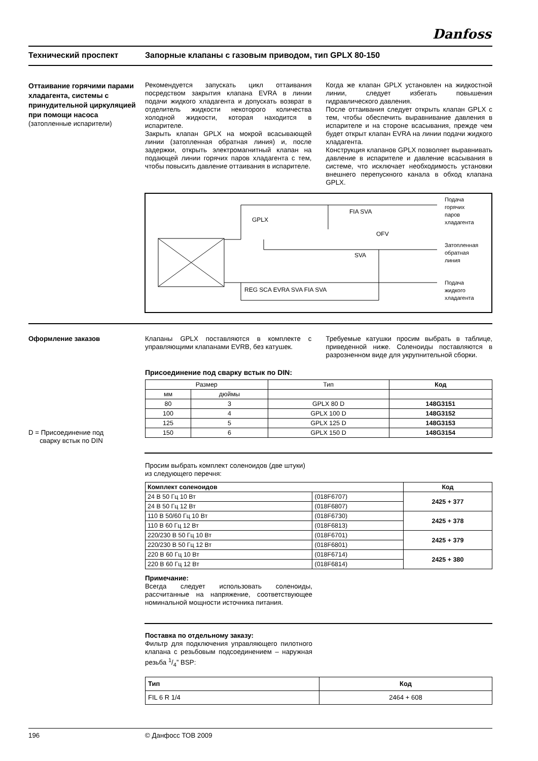Danfoss
Технический проспект Запорные клапаны с газовым приводом, тип GPLX 80-150
Оттаивание горячими парами хладагента, системы с принудительной циркуляцией при помощи насоса
(затопленные испарители)
Рекомендуется запускать цикл оттаивания посредством закрытия клапана EVRA в линии подачи жидкого хладагента и допускать возврат в отделитель жидкости некоторого количества холодной жидкости, которая находится в испарителе.
Закрыть клапан GPLX на мокрой всасывающей линии (затопленная обратная линия) и, после задержки, открыть электромагнитный клапан на подающей линии горячих паров хладагента с тем, чтобы повысить давление оттаивания в испарителе.
Когда же клапан GPLX установлен на жидкостной линии, следует избегать повышения гидравлического давления.
После оттаивания следует открыть клапан GPLX с тем, чтобы обеспечить выравнивание давления в испарителе и на стороне всасывания, прежде чем будет открыт клапан EVRA на линии подачи жидкого хладагента.
Конструкция клапанов GPLX позволяет выравнивать давление в испарителе и давление всасывания в системе, что исключает необходимость установки внешнего перепускного канала в обход клапана GPLX.
GPLX
FIA SVA
OFV
SVA
REG SCA EVRA SVA FIA SVA
Подача
горячих
паров
хладагента
Затопленная
обратная
линия
Подача
жидкого
хладагента
Оформление заказов Клапаны GPLX поставляются в комплекте с управляющими клапанами EVRB, без катушек.
Требуемые катушки просим выбрать в таблице, приведенной ниже. Соленоиды поставляются в разрозненном виде для укрупнительной сборки.
Присоединение под сварку встык по DIN:
| Размер | | Тип | Код |
| мм | дюймы | | |
| 80 | 3 | GPLX 80 D | 148G3151 |
| 100 | 4 | GPLX 100 D | 148G3152 |
| 125 | 5 | GPLX 125 D | 148G3153 |
| 150 | 6 | GPLX 150 D | 148G3154 |
D = Присоединение под
сварку встык по DIN
Просим выбрать комплект соленоидов (две штуки) из следующего перечня:
| Комплект соленоидов | | Код |
| --- | --- | --- |
| 24 В 50 Гц 10 Вт | (018F6707) | 2425 + 377 |
| 24 В 50 Гц 12 Вт | (018F6807) | |
| 110 В 50/60 Гц 10 Вт | (018F6730) | 2425 + 378 |
| 110 В 60 Гц 12 Вт | (018F6813) | |
| 220/230 В 50 Гц 10 Вт | (018F6701) | 2425 + 379 |
| 220/230 В 50 Гц 12 Вт | (018F6801) | |
| 220 В 60 Гц 10 Вт | (018F6714) | 2425 + 380 |
| 220 В 60 Гц 12 Вт | (018F6814) | |
Примечание:
Всегда следует использовать соленоиды, рассчитанные на напряжение, соответствующее номинальной мощности источника питания.
Поставка по отдельному заказу:
Фильтр для подключения управляющего пилотного клапана с резьбовым подсоединением – наружная резьба 1/4” BSP:
| Тип | Код |
| --- | --- |
| FIL 6 R 1/4 | 2464 + 608 |
196 © Данфосс ТОВ 2009